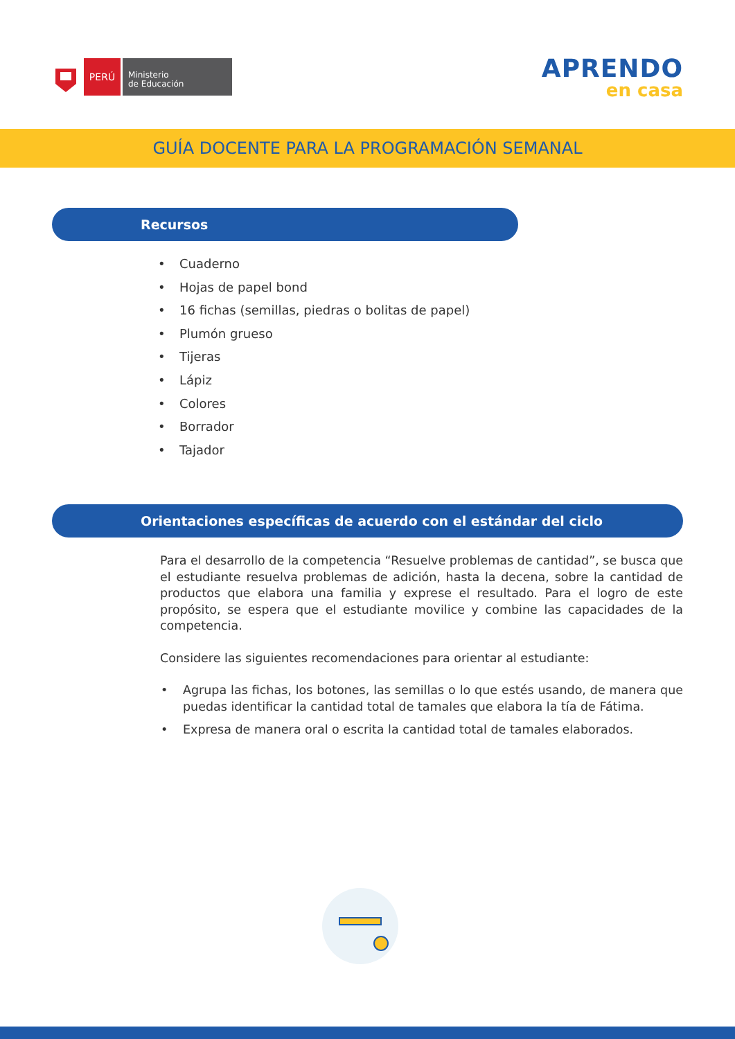PERÚ
Ministerio
de Educación
APRENDO
en casa
GUÍA DOCENTE PARA LA PROGRAMACIÓN SEMANAL
Recursos
• Cuaderno
• Hojas de papel bond
• 16 fichas (semillas, piedras o bolitas de papel)
• Plumón grueso
• Tijeras
• Lápiz
• Colores
• Borrador
• Tajador
Orientaciones específicas de acuerdo con el estándar del ciclo
Para el desarrollo de la competencia “Resuelve problemas de cantidad”, se busca que el estudiante resuelva problemas de adición, hasta la decena, sobre la cantidad de productos que elabora una familia y exprese el resultado. Para el logro de este propósito, se espera que el estudiante movilice y combine las capacidades de la competencia.
Considere las siguientes recomendaciones para orientar al estudiante:
• Agrupa las fichas, los botones, las semillas o lo que estés usando, de manera que puedas identificar la cantidad total de tamales que elabora la tía de Fátima.
• Expresa de manera oral o escrita la cantidad total de tamales elaborados.